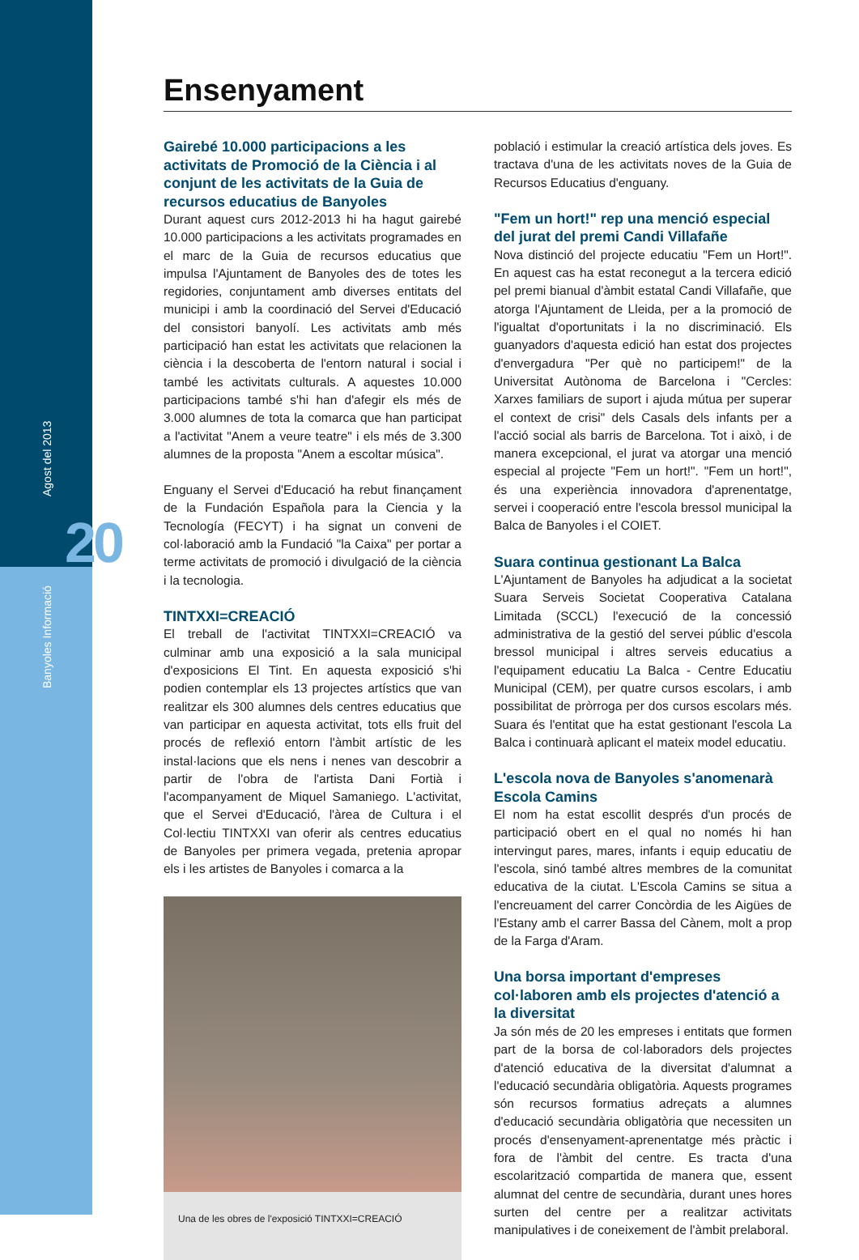Banyoles Informació Agost del 2013
20
Ensenyament
Gairebé 10.000 participacions a les activitats de Promoció de la Ciència i al conjunt de les activitats de la Guia de recursos educatius de Banyoles
Durant aquest curs 2012-2013 hi ha hagut gairebé 10.000 participacions a les activitats programades en el marc de la Guia de recursos educatius que impulsa l'Ajuntament de Banyoles des de totes les regidories, conjuntament amb diverses entitats del municipi i amb la coordinació del Servei d'Educació del consistori banyolí. Les activitats amb més participació han estat les activitats que relacionen la ciència i la descoberta de l'entorn natural i social i també les activitats culturals. A aquestes 10.000 participacions també s'hi han d'afegir els més de 3.000 alumnes de tota la comarca que han participat a l'activitat "Anem a veure teatre" i els més de 3.300 alumnes de la proposta "Anem a escoltar música".
Enguany el Servei d'Educació ha rebut finançament de la Fundación Española para la Ciencia y la Tecnología (FECYT) i ha signat un conveni de col·laboració amb la Fundació "la Caixa" per portar a terme activitats de promoció i divulgació de la ciència i la tecnologia.
TINTXXI=CREACIÓ
El treball de l'activitat TINTXXI=CREACIÓ va culminar amb una exposició a la sala municipal d'exposicions El Tint. En aquesta exposició s'hi podien contemplar els 13 projectes artístics que van realitzar els 300 alumnes dels centres educatius que van participar en aquesta activitat, tots ells fruit del procés de reflexió entorn l'àmbit artístic de les instal·lacions que els nens i nenes van descobrir a partir de l'obra de l'artista Dani Fortià i l'acompanyament de Miquel Samaniego. L'activitat, que el Servei d'Educació, l'àrea de Cultura i el Col·lectiu TINTXXI van oferir als centres educatius de Banyoles per primera vegada, pretenia apropar els i les artistes de Banyoles i comarca a la
Una de les obres de l'exposició TINTXXI=CREACIÓ
població i estimular la creació artística dels joves. Es tractava d'una de les activitats noves de la Guia de Recursos Educatius d'enguany.
"Fem un hort!" rep una menció especial del jurat del premi Candi Villafañe
Nova distinció del projecte educatiu "Fem un Hort!". En aquest cas ha estat reconegut a la tercera edició pel premi bianual d'àmbit estatal Candi Villafañe, que atorga l'Ajuntament de Lleida, per a la promoció de l'igualtat d'oportunitats i la no discriminació. Els guanyadors d'aquesta edició han estat dos projectes d'envergadura "Per què no participem!" de la Universitat Autònoma de Barcelona i "Cercles: Xarxes familiars de suport i ajuda mútua per superar el context de crisi" dels Casals dels infants per a l'acció social als barris de Barcelona. Tot i això, i de manera excepcional, el jurat va atorgar una menció especial al projecte "Fem un hort!". "Fem un hort!", és una experiència innovadora d'aprenentatge, servei i cooperació entre l'escola bressol municipal la Balca de Banyoles i el COIET.
Suara continua gestionant La Balca
L'Ajuntament de Banyoles ha adjudicat a la societat Suara Serveis Societat Cooperativa Catalana Limitada (SCCL) l'execució de la concessió administrativa de la gestió del servei públic d'escola bressol municipal i altres serveis educatius a l'equipament educatiu La Balca - Centre Educatiu Municipal (CEM), per quatre cursos escolars, i amb possibilitat de pròrroga per dos cursos escolars més. Suara és l'entitat que ha estat gestionant l'escola La Balca i continuarà aplicant el mateix model educatiu.
L'escola nova de Banyoles s'anomenarà Escola Camins
El nom ha estat escollit després d'un procés de participació obert en el qual no només hi han intervingut pares, mares, infants i equip educatiu de l'escola, sinó també altres membres de la comunitat educativa de la ciutat. L'Escola Camins se situa a l'encreuament del carrer Concòrdia de les Aigües de l'Estany amb el carrer Bassa del Cànem, molt a prop de la Farga d'Aram.
Una borsa important d'empreses col·laboren amb els projectes d'atenció a la diversitat
Ja són més de 20 les empreses i entitats que formen part de la borsa de col·laboradors dels projectes d'atenció educativa de la diversitat d'alumnat a l'educació secundària obligatòria. Aquests programes són recursos formatius adreçats a alumnes d'educació secundària obligatòria que necessiten un procés d'ensenyament-aprenentatge més pràctic i fora de l'àmbit del centre. Es tracta d'una escolarització compartida de manera que, essent alumnat del centre de secundària, durant unes hores surten del centre per a realitzar activitats manipulatives i de coneixement de l'àmbit prelaboral.